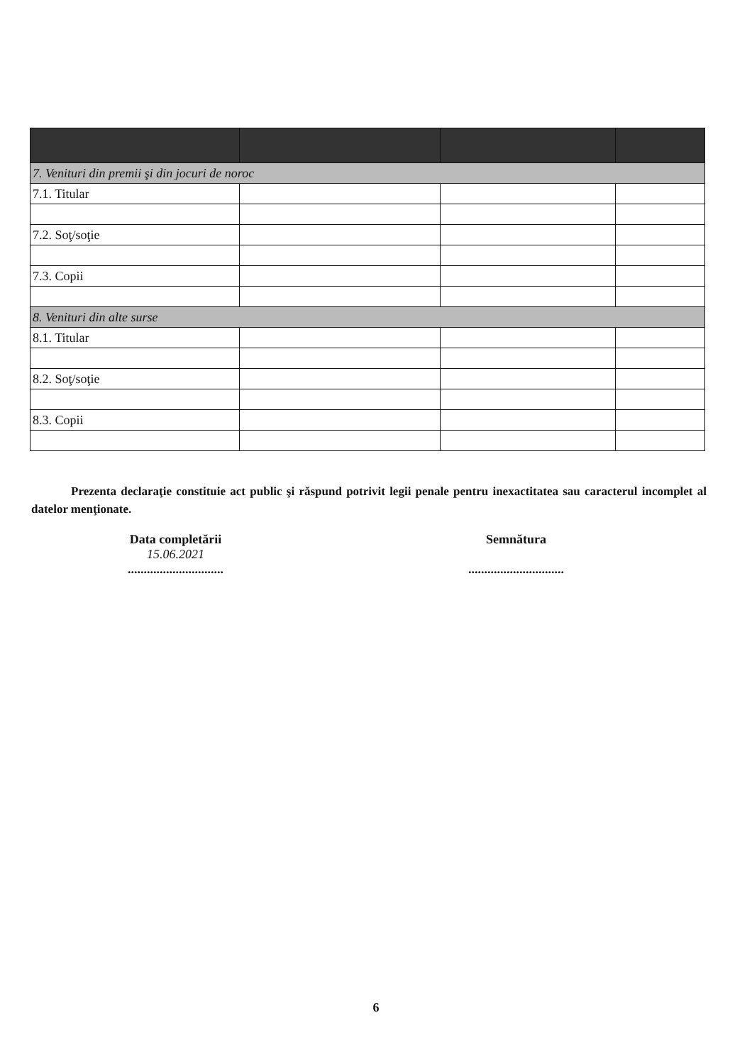| 7. Venituri din premii şi din jocuri de noroc | | | |
| 7.1. Titular | | | |
| 7.2. Soţ/soţie | | | |
| 7.3. Copii | | | |
| 8. Venituri din alte surse | | | |
| 8.1. Titular | | | |
| 8.2. Soţ/soţie | | | |
| 8.3. Copii | | | |
Prezenta declaraţie constituie act public şi răspund potrivit legii penale pentru inexactitatea sau caracterul incomplet al datelor menţionate.
Data completării
15.06.2021
..............................
Semnătura
..............................
6